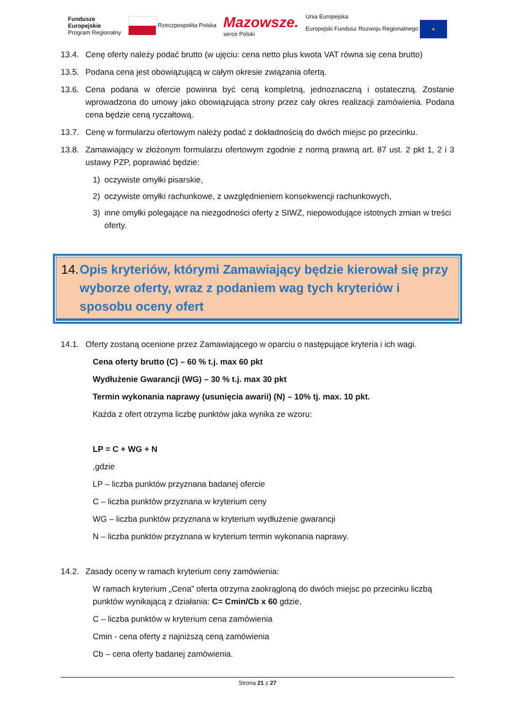Fundusze
Europejskie
Program Regionalny
Rzeczpospolita Polska
Mazowsze.
serce Polski
Unia Europejska
Europejski Fundusz Rozwoju Regionalnego ★
13.4. Cenę oferty należy podać brutto (w ujęciu: cena netto plus kwota VAT równa się cena brutto)
13.5. Podana cena jest obowiązującą w całym okresie związania ofertą.
13.6. Cena podana w ofercie powinna być ceną kompletną, jednoznaczną i ostateczną. Zostanie wprowadzona do umowy jako obowiązująca strony przez cały okres realizacji zamówienia. Podana cena będzie ceną ryczałtową.
13.7. Cenę w formularzu ofertowym należy podać z dokładnością do dwóch miejsc po przecinku.
13.8. Zamawiający w złożonym formularzu ofertowym zgodnie z normą prawną art. 87 ust. 2 pkt 1, 2 i 3 ustawy PZP, poprawiać będzie:
1) oczywiste omyłki pisarskie,
2) oczywiste omyłki rachunkowe, z uwzględnieniem konsekwencji rachunkowych,
3) inne omyłki polegające na niezgodności oferty z SIWZ, niepowodujące istotnych zmian w treści oferty.
14. Opis kryteriów, którymi Zamawiający będzie kierował się przy wyborze oferty, wraz z podaniem wag tych kryteriów i sposobu oceny ofert
14.1. Oferty zostaną ocenione przez Zamawiającego w oparciu o następujące kryteria i ich wagi.
Cena oferty brutto (C) – 60 % t.j. max 60 pkt
Wydłużenie Gwarancji (WG) – 30 % t.j. max 30 pkt
Termin wykonania naprawy (usunięcia awarii) (N) – 10% tj. max. 10 pkt.
Każda z ofert otrzyma liczbę punktów jaka wynika ze wzoru:
LP = C + WG + N
,gdzie
LP – liczba punktów przyznana badanej ofercie
C – liczba punktów przyznana w kryterium ceny
WG – liczba punktów przyznana w kryterium wydłużenie gwarancji
N – liczba punktów przyznana w kryterium termin wykonania naprawy.
14.2. Zasady oceny w ramach kryterium ceny zamówienia:
W ramach kryterium „Cena” oferta otrzyma zaokrągloną do dwóch miejsc po przecinku liczbą punktów wynikającą z działania: C= Cmin/Cb x 60 gdzie,
C – liczba punktów w kryterium cena zamówienia
Cmin - cena oferty z najniższą ceną zamówienia
Cb – cena oferty badanej zamówienia.
Strona 21 z 27